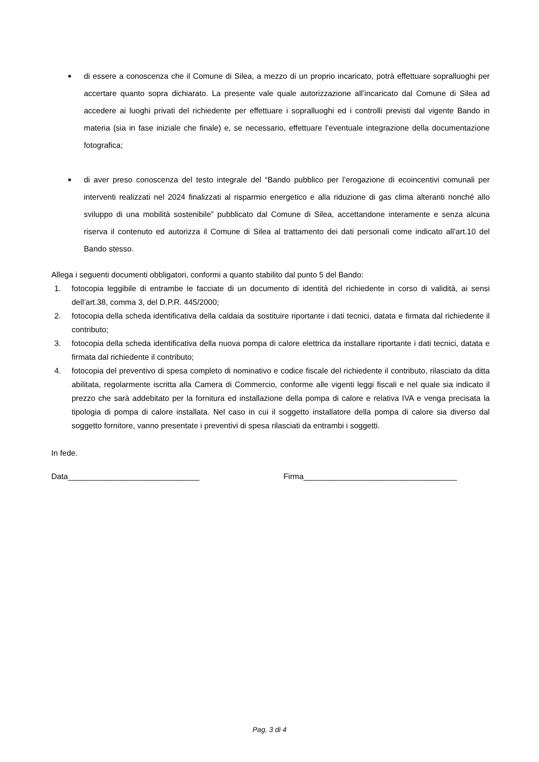■
di essere a conoscenza che il Comune di Silea, a mezzo di un proprio incaricato, potrà effettuare sopralluoghi per accertare quanto sopra dichiarato. La presente vale quale autorizzazione all’incaricato dal Comune di Silea ad accedere ai luoghi privati del richiedente per effettuare i sopralluoghi ed i controlli previsti dal vigente Bando in materia (sia in fase iniziale che finale) e, se necessario, effettuare l’eventuale integrazione della documentazione fotografica;
■
di aver preso conoscenza del testo integrale del “Bando pubblico per l’erogazione di ecoincentivi comunali per interventi realizzati nel 2024 finalizzati al risparmio energetico e alla riduzione di gas clima alteranti nonché allo sviluppo di una mobilità sostenibile” pubblicato dal Comune di Silea, accettandone interamente e senza alcuna riserva il contenuto ed autorizza il Comune di Silea al trattamento dei dati personali come indicato all’art.10 del Bando stesso.
Allega i seguenti documenti obbligatori, conformi a quanto stabilito dal punto 5 del Bando:
1. fotocopia leggibile di entrambe le facciate di un documento di identità del richiedente in corso di validità, ai sensi dell’art.38, comma 3, del D.P.R. 445/2000;
2. fotocopia della scheda identificativa della caldaia da sostituire riportante i dati tecnici, datata e firmata dal richiedente il contributo;
3. fotocopia della scheda identificativa della nuova pompa di calore elettrica da installare riportante i dati tecnici, datata e firmata dal richiedente il contributo;
4. fotocopia del preventivo di spesa completo di nominativo e codice fiscale del richiedente il contributo, rilasciato da ditta abilitata, regolarmente iscritta alla Camera di Commercio, conforme alle vigenti leggi fiscali e nel quale sia indicato il prezzo che sarà addebitato per la fornitura ed installazione della pompa di calore e relativa IVA e venga precisata la tipologia di pompa di calore installata. Nel caso in cui il soggetto installatore della pompa di calore sia diverso dal soggetto fornitore, vanno presentate i preventivi di spesa rilasciati da entrambi i soggetti.
In fede.
Data______________________________ Firma___________________________________
Pag. 3 di 4